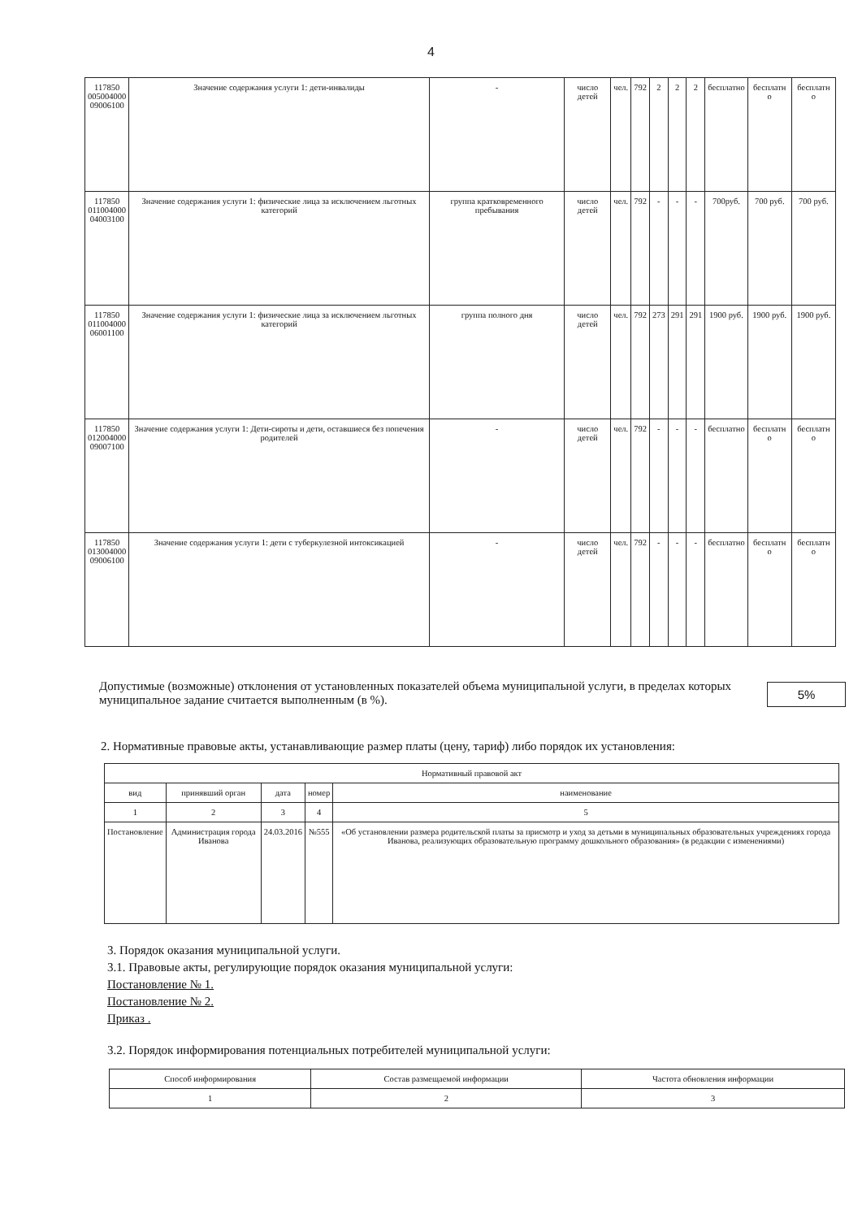4
| 117850 005004000 09006100 | Значение содержания услуги 1: дети-инвалиды | - | число детей | чел. | 792 | 2 | 2 | 2 | бесплатно | бесплатн о | бесплатн о |
| 117850 011004000 04003100 | Значение содержания услуги 1: физические лица за исключением льготных категорий | группа кратковременного пребывания | число детей | чел. | 792 | - | - | - | 700руб. | 700 руб. | 700 руб. |
| 117850 011004000 06001100 | Значение содержания услуги 1: физические лица за исключением льготных категорий | группа полного дня | число детей | чел. | 792 | 273 | 291 | 291 | 1900 руб. | 1900 руб. | 1900 руб. |
| 117850 012004000 09007100 | Значение содержания услуги 1: Дети-сироты и дети, оставшиеся без попечения родителей | - | число детей | чел. | 792 | - | - | - | бесплатно | бесплатн о | бесплатн о |
| 117850 013004000 09006100 | Значение содержания услуги 1: дети с туберкулезной интоксикацией | - | число детей | чел. | 792 | - | - | - | бесплатно | бесплатн о | бесплатн о |
Допустимые (возможные) отклонения от установленных показателей объема муниципальной услуги, в пределах которых муниципальное задание считается выполненным (в %).
5%
2. Нормативные правовые акты, устанавливающие размер платы (цену, тариф) либо порядок их установления:
| Нормативный правовой акт | | | | |
| --- | --- | --- | --- | --- |
| вид | принявший орган | дата | номер | наименование |
| 1 | 2 | 3 | 4 | 5 |
| Постановление | Администрация города Иванова | 24.03.2016 | №555 | «Об установлении размера родительской платы за присмотр и уход за детьми в муниципальных образовательных учреждениях города Иванова, реализующих образовательную программу дошкольного образования» (в редакции с изменениями) |
3. Порядок оказания муниципальной услуги.
3.1. Правовые акты, регулирующие порядок оказания муниципальной услуги:
Постановление № 1.
Постановление № 2.
Приказ .
3.2. Порядок информирования потенциальных потребителей муниципальной услуги:
| Способ информирования | Состав размещаемой информации | Частота обновления информации |
| --- | --- | --- |
| 1 | 2 | 3 |